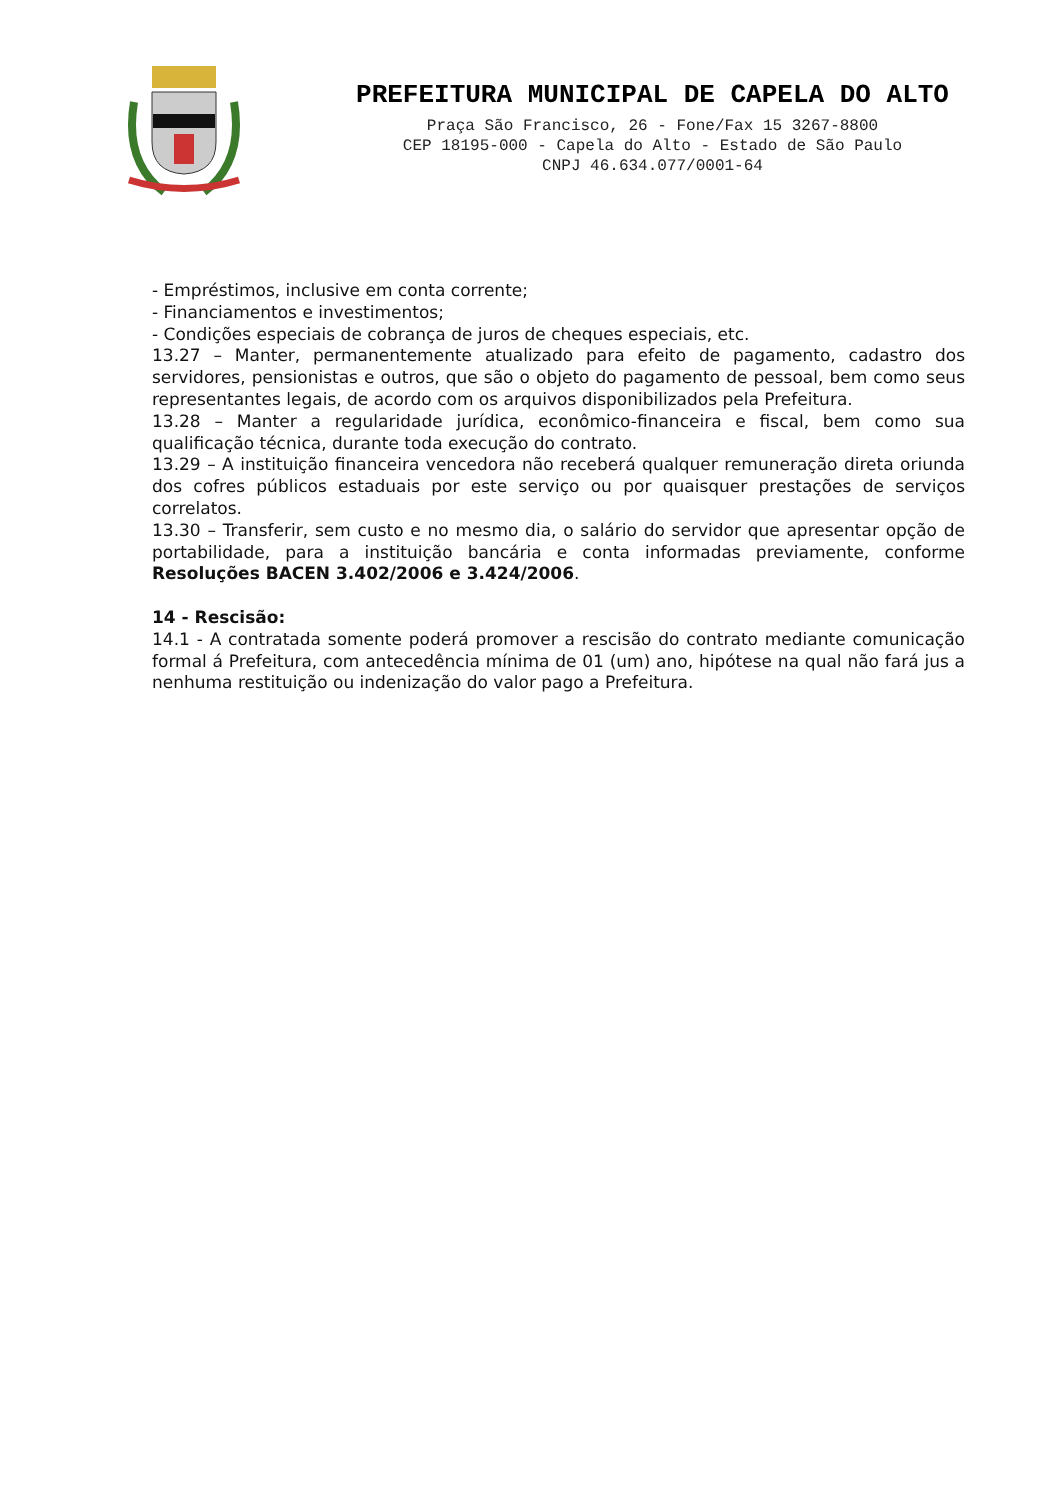PREFEITURA MUNICIPAL DE CAPELA DO ALTO
Praça São Francisco, 26 - Fone/Fax 15 3267-8800
CEP 18195-000 - Capela do Alto - Estado de São Paulo
CNPJ 46.634.077/0001-64
- Empréstimos, inclusive em conta corrente;
- Financiamentos e investimentos;
- Condições especiais de cobrança de juros de cheques especiais, etc.
13.27 – Manter, permanentemente atualizado para efeito de pagamento, cadastro dos servidores, pensionistas e outros, que são o objeto do pagamento de pessoal, bem como seus representantes legais, de acordo com os arquivos disponibilizados pela Prefeitura.
13.28 – Manter a regularidade jurídica, econômico-financeira e fiscal, bem como sua qualificação técnica, durante toda execução do contrato.
13.29 – A instituição financeira vencedora não receberá qualquer remuneração direta oriunda dos cofres públicos estaduais por este serviço ou por quaisquer prestações de serviços correlatos.
13.30 – Transferir, sem custo e no mesmo dia, o salário do servidor que apresentar opção de portabilidade, para a instituição bancária e conta informadas previamente, conforme Resoluções BACEN 3.402/2006 e 3.424/2006.
14 - Rescisão:
14.1 - A contratada somente poderá promover a rescisão do contrato mediante comunicação formal á Prefeitura, com antecedência mínima de 01 (um) ano, hipótese na qual não fará jus a nenhuma restituição ou indenização do valor pago a Prefeitura.